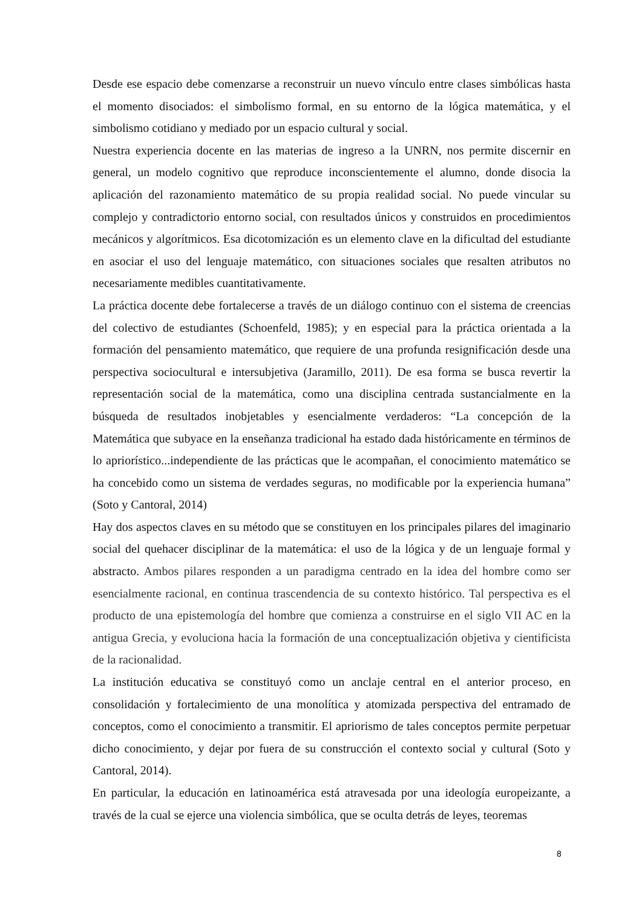Desde ese espacio debe comenzarse a reconstruir un nuevo vínculo entre clases simbólicas hasta el momento disociados: el simbolismo formal, en su entorno de la lógica matemática, y el simbolismo cotidiano y mediado por un espacio cultural y social.
Nuestra experiencia docente en las materias de ingreso a la UNRN, nos permite discernir en general, un modelo cognitivo que reproduce inconscientemente el alumno, donde disocia la aplicación del razonamiento matemático de su propia realidad social. No puede vincular su complejo y contradictorio entorno social, con resultados únicos y construidos en procedimientos mecánicos y algorítmicos. Esa dicotomización es un elemento clave en la dificultad del estudiante en asociar el uso del lenguaje matemático, con situaciones sociales que resalten atributos no necesariamente medibles cuantitativamente.
La práctica docente debe fortalecerse a través de un diálogo continuo con el sistema de creencias del colectivo de estudiantes (Schoenfeld, 1985); y en especial para la práctica orientada a la formación del pensamiento matemático, que requiere de una profunda resignificación desde una perspectiva sociocultural e intersubjetiva (Jaramillo, 2011). De esa forma se busca revertir la representación social de la matemática, como una disciplina centrada sustancialmente en la búsqueda de resultados inobjetables y esencialmente verdaderos: “La concepción de la Matemática que subyace en la enseñanza tradicional ha estado dada históricamente en términos de lo apriorístico...independiente de las prácticas que le acompañan, el conocimiento matemático se ha concebido como un sistema de verdades seguras, no modificable por la experiencia humana” (Soto y Cantoral, 2014)
Hay dos aspectos claves en su método que se constituyen en los principales pilares del imaginario social del quehacer disciplinar de la matemática: el uso de la lógica y de un lenguaje formal y abstracto. Ambos pilares responden a un paradigma centrado en la idea del hombre como ser esencialmente racional, en continua trascendencia de su contexto histórico. Tal perspectiva es el producto de una epistemología del hombre que comienza a construirse en el siglo VII AC en la antigua Grecia, y evoluciona hacia la formación de una conceptualización objetiva y cientificista de la racionalidad.
La institución educativa se constituyó como un anclaje central en el anterior proceso, en consolidación y fortalecimiento de una monolítica y atomizada perspectiva del entramado de conceptos, como el conocimiento a transmitir. El apriorismo de tales conceptos permite perpetuar dicho conocimiento, y dejar por fuera de su construcción el contexto social y cultural (Soto y Cantoral, 2014).
En particular, la educación en latinoamérica está atravesada por una ideología europeizante, a través de la cual se ejerce una violencia simbólica, que se oculta detrás de leyes, teoremas
8